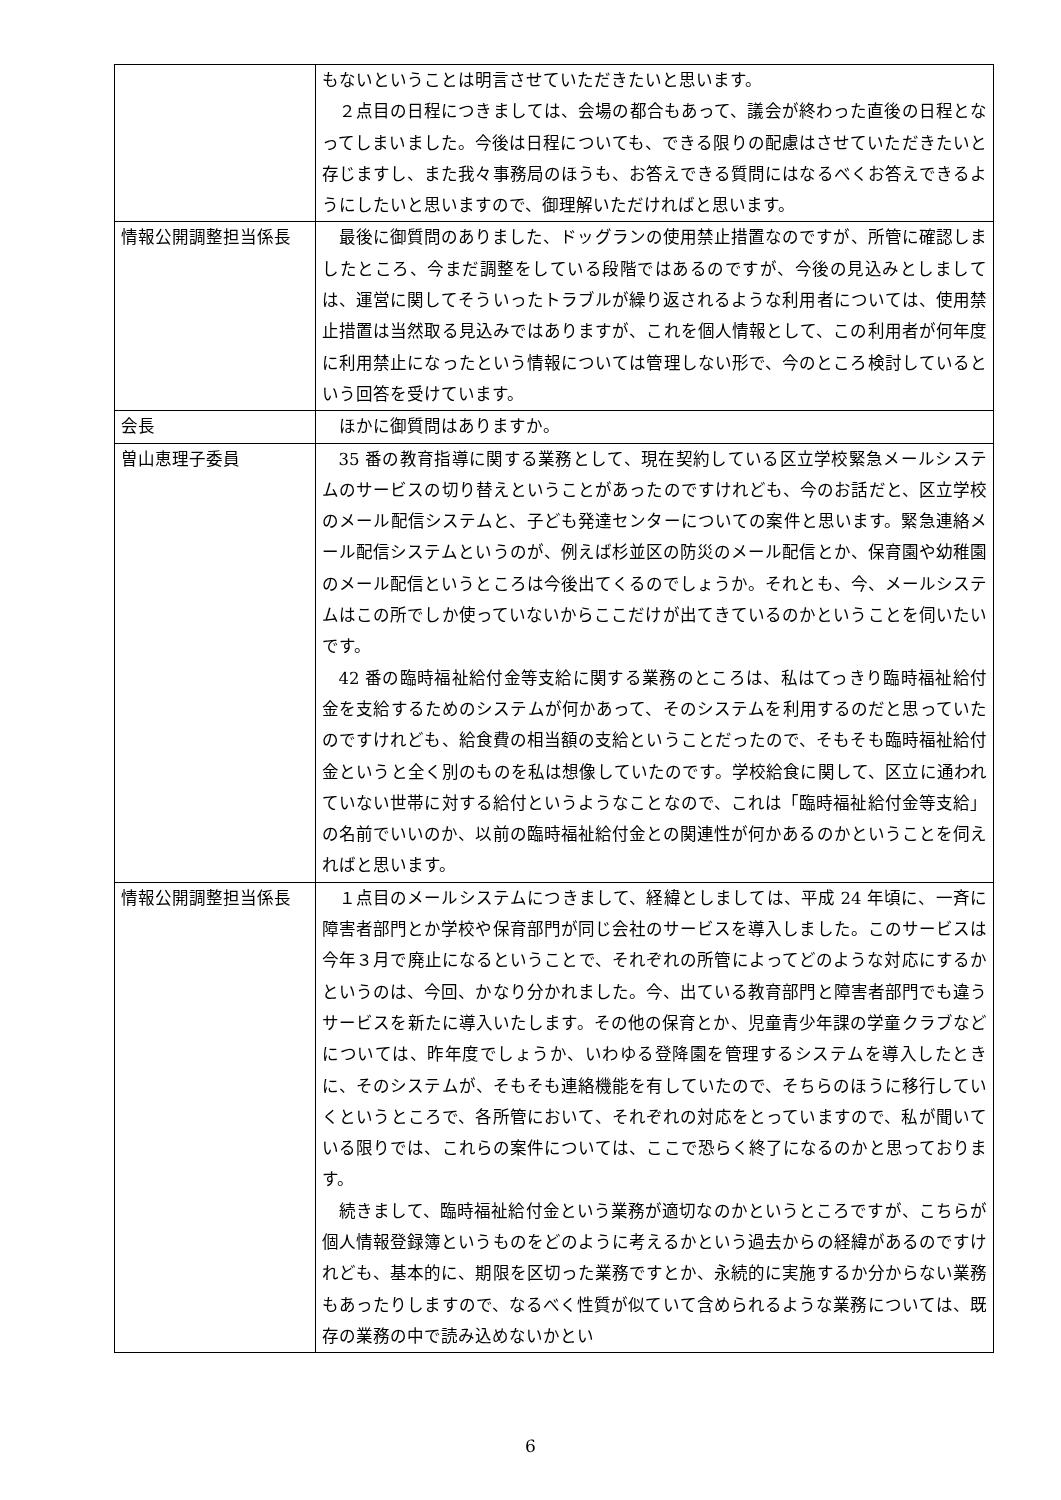| | もないということは明言させていただきたいと思います。 ２点目の日程につきましては、会場の都合もあって、議会が終わった直後の日程となってしまいました。今後は日程についても、できる限りの配慮はさせていただきたいと存じますし、また我々事務局のほうも、お答えできる質問にはなるべくお答えできるようにしたいと思いますので、御理解いただければと思います。 |
| 情報公開調整担当係長 | 最後に御質問のありました、ドッグランの使用禁止措置なのですが、所管に確認しましたところ、今まだ調整をしている段階ではあるのですが、今後の見込みとしましては、運営に関してそういったトラブルが繰り返されるような利用者については、使用禁止措置は当然取る見込みではありますが、これを個人情報として、この利用者が何年度に利用禁止になったという情報については管理しない形で、今のところ検討しているという回答を受けています。 |
| 会長 | ほかに御質問はありますか。 |
| 曽山恵理子委員 | 35 番の教育指導に関する業務として、現在契約している区立学校緊急メールシステムのサービスの切り替えということがあったのですけれども、今のお話だと、区立学校のメール配信システムと、子ども発達センターについての案件と思います。緊急連絡メール配信システムというのが、例えば杉並区の防災のメール配信とか、保育園や幼稚園のメール配信というところは今後出てくるのでしょうか。それとも、今、メールシステムはこの所でしか使っていないからここだけが出てきているのかということを伺いたいです。 42 番の臨時福祉給付金等支給に関する業務のところは、私はてっきり臨時福祉給付金を支給するためのシステムが何かあって、そのシステムを利用するのだと思っていたのですけれども、給食費の相当額の支給ということだったので、そもそも臨時福祉給付金というと全く別のものを私は想像していたのです。学校給食に関して、区立に通われていない世帯に対する給付というようなことなので、これは「臨時福祉給付金等支給」の名前でいいのか、以前の臨時福祉給付金との関連性が何かあるのかということを伺えればと思います。 |
| 情報公開調整担当係長 | １点目のメールシステムにつきまして、経緯としましては、平成 24 年頃に、一斉に障害者部門とか学校や保育部門が同じ会社のサービスを導入しました。このサービスは今年３月で廃止になるということで、それぞれの所管によってどのような対応にするかというのは、今回、かなり分かれました。今、出ている教育部門と障害者部門でも違うサービスを新たに導入いたします。その他の保育とか、児童青少年課の学童クラブなどについては、昨年度でしょうか、いわゆる登降園を管理するシステムを導入したときに、そのシステムが、そもそも連絡機能を有していたので、そちらのほうに移行していくというところで、各所管において、それぞれの対応をとっていますので、私が聞いている限りでは、これらの案件については、ここで恐らく終了になるのかと思っております。 続きまして、臨時福祉給付金という業務が適切なのかというところですが、こちらが個人情報登録簿というものをどのように考えるかという過去からの経緯があるのですけれども、基本的に、期限を区切った業務ですとか、永続的に実施するか分からない業務もあったりしますので、なるべく性質が似ていて含められるような業務については、既存の業務の中で読み込めないかとい |
6